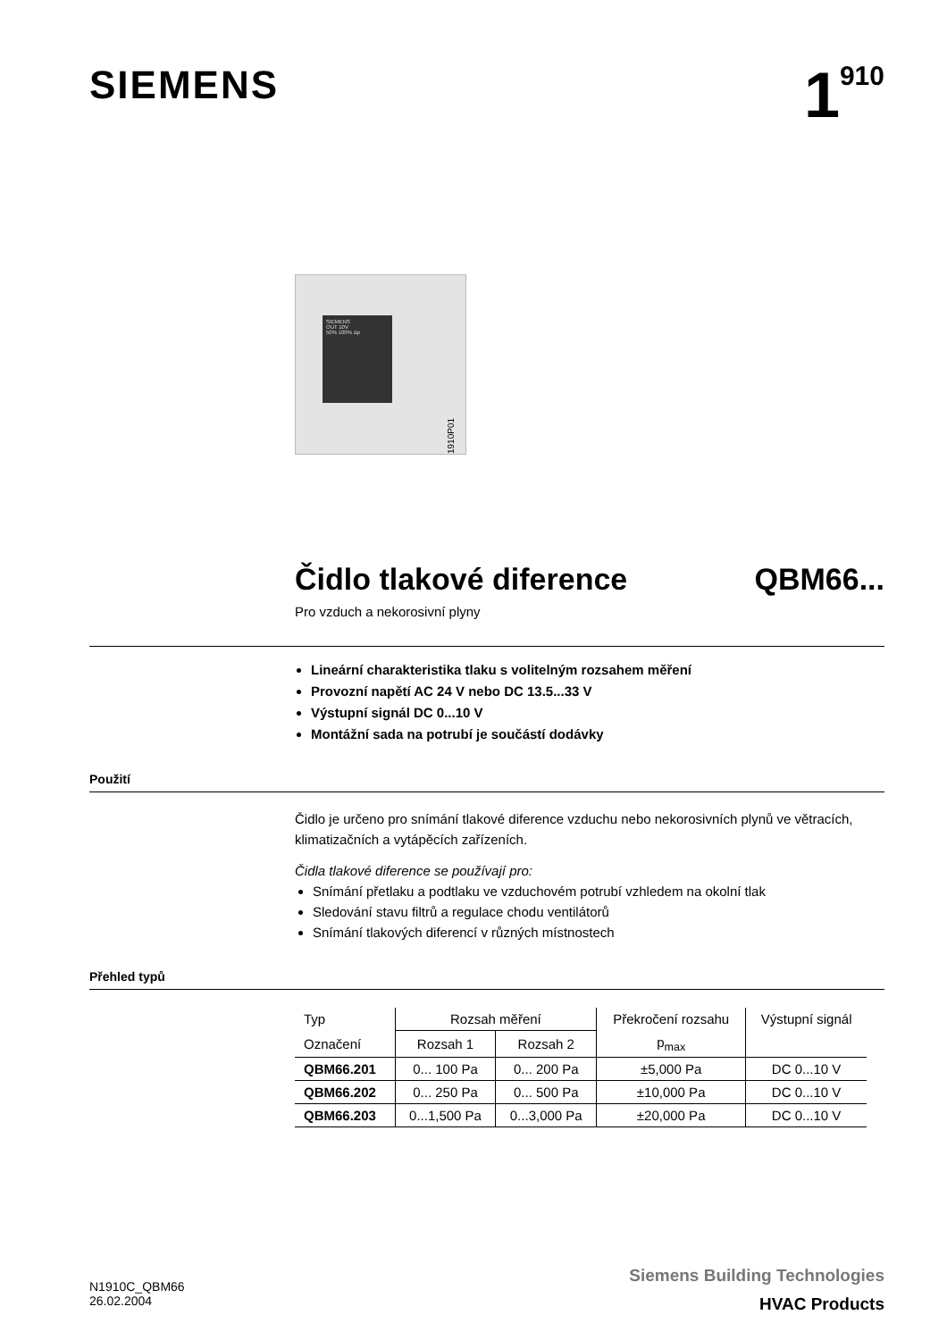SIEMENS
1<sup>910</sup>
SIEMENS
OUT 10V
50% 100% Δp
1910P01
Čidlo tlakové diference QBM66...
Pro vzduch a nekorosivní plyny
Lineární charakteristika tlaku s volitelným rozsahem měření
Provozní napětí AC 24 V nebo DC 13.5...33 V
Výstupní signál DC 0...10 V
Montážní sada na potrubí je součástí dodávky
Použití
Čidlo je určeno pro snímání tlakové diference vzduchu nebo nekorosivních plynů ve větracích, klimatizačních a vytápěcích zařízeních.
Čidla tlakové diference se používají pro:
Snímání přetlaku a podtlaku ve vzduchovém potrubí vzhledem na okolní tlak
Sledování stavu filtrů a regulace chodu ventilátorů
Snímání tlakových diferencí v různých místnostech
Přehled typů
| Typ | Rozsah měření | | Překročení rozsahu | Výstupní signál |
| --- | --- | --- | --- | --- |
| Označení | Rozsah 1 | Rozsah 2 | p<sub>max</sub> | |
| QBM66.201 | 0... 100 Pa | 0... 200 Pa | ±5,000 Pa | DC 0...10 V |
| QBM66.202 | 0... 250 Pa | 0... 500 Pa | ±10,000 Pa | DC 0...10 V |
| QBM66.203 | 0...1,500 Pa | 0...3,000 Pa | ±20,000 Pa | DC 0...10 V |
N1910C_QBM66
26.02.2004
Siemens Building Technologies
HVAC Products